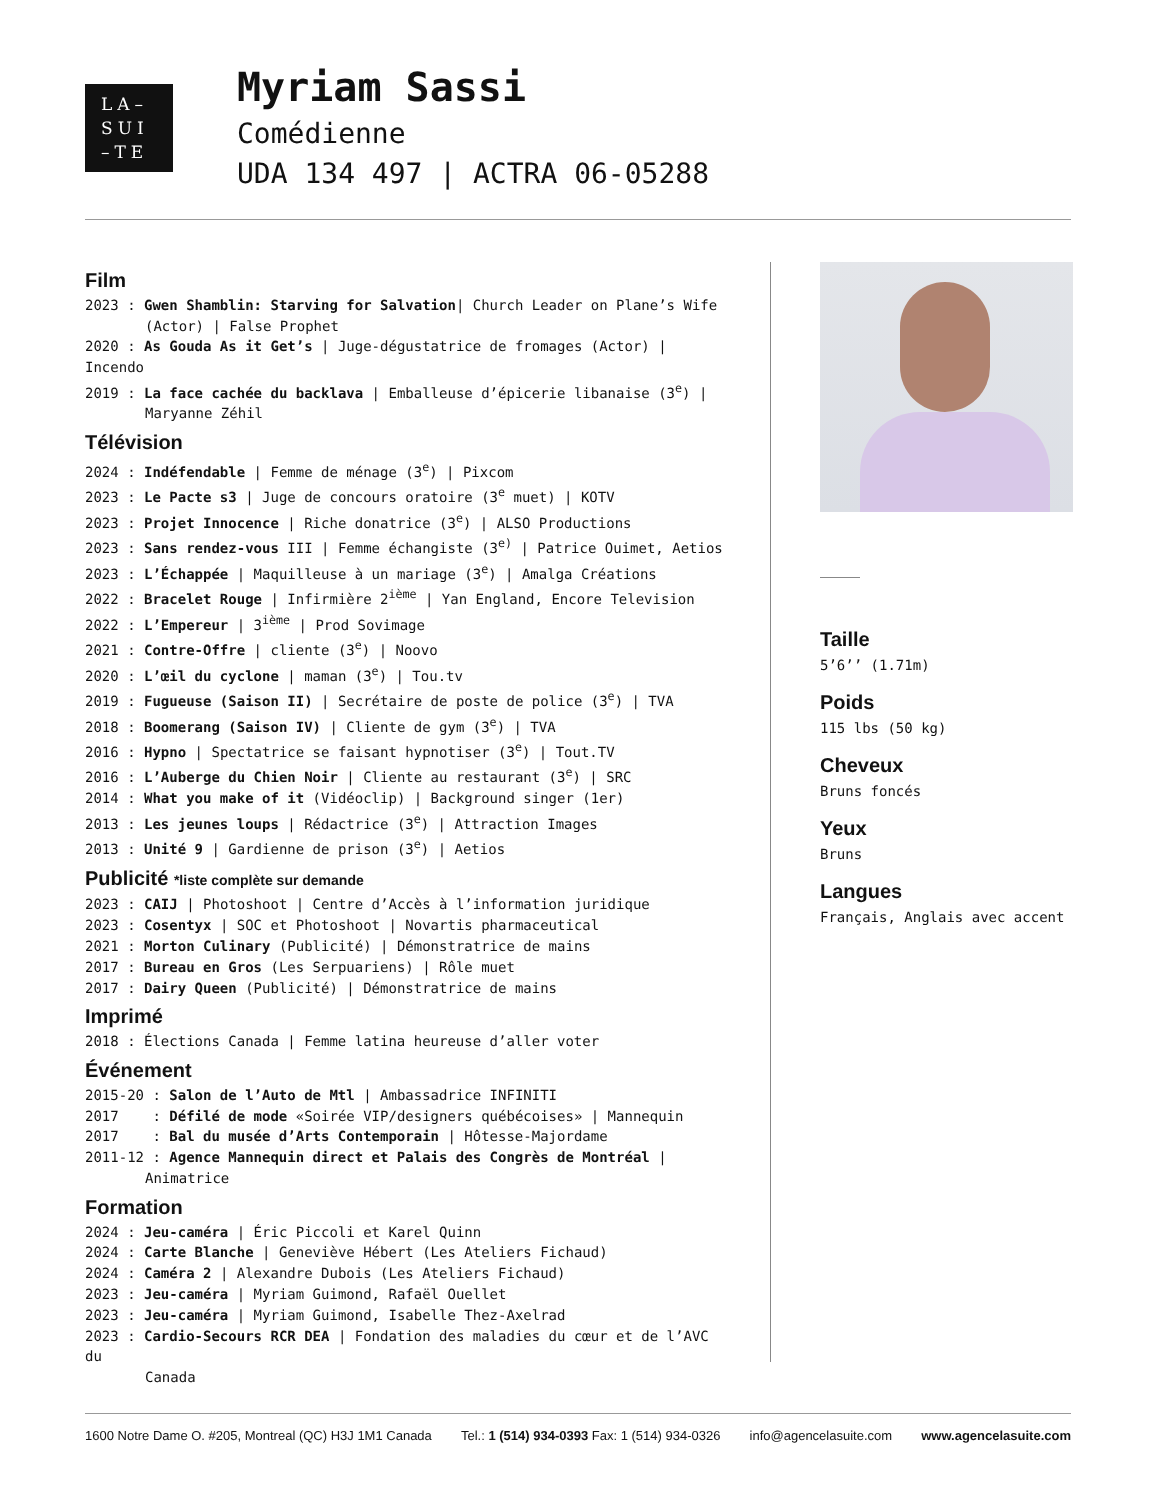LA–
SUI
–TE
Myriam Sassi
Comédienne
UDA 134 497 | ACTRA 06-05288
Film
2023 : Gwen Shamblin: Starving for Salvation| Church Leader on Plane’s Wife
(Actor) | False Prophet
2020 : As Gouda As it Get’s | Juge-dégustatrice de fromages (Actor) | Incendo
2019 : La face cachée du backlava | Emballeuse d’épicerie libanaise (3<sup>e</sup>) |
Maryanne Zéhil
Télévision
2024 : Indéfendable | Femme de ménage (3<sup>e</sup>) | Pixcom
2023 : Le Pacte s3 | Juge de concours oratoire (3<sup>e</sup> muet) | KOTV
2023 : Projet Innocence | Riche donatrice (3<sup>e</sup>) | ALSO Productions
2023 : Sans rendez-vous III | Femme échangiste (3<sup>e)</sup> | Patrice Ouimet, Aetios
2023 : L’Échappée | Maquilleuse à un mariage (3<sup>e</sup>) | Amalga Créations
2022 : Bracelet Rouge | Infirmière 2<sup>ième</sup> | Yan England, Encore Television
2022 : L’Empereur | 3<sup>ième</sup> | Prod Sovimage
2021 : Contre-Offre | cliente (3<sup>e</sup>) | Noovo
2020 : L’œil du cyclone | maman (3<sup>e</sup>) | Tou.tv
2019 : Fugueuse (Saison II) | Secrétaire de poste de police (3<sup>e</sup>) | TVA
2018 : Boomerang (Saison IV) | Cliente de gym (3<sup>e</sup>) | TVA
2016 : Hypno | Spectatrice se faisant hypnotiser (3<sup>e</sup>) | Tout.TV
2016 : L’Auberge du Chien Noir | Cliente au restaurant (3<sup>e</sup>) | SRC
2014 : What you make of it (Vidéoclip) | Background singer (1er)
2013 : Les jeunes loups | Rédactrice (3<sup>e</sup>) | Attraction Images
2013 : Unité 9 | Gardienne de prison (3<sup>e</sup>) | Aetios
Publicité *liste complète sur demande
2023 : CAIJ | Photoshoot | Centre d’Accès à l’information juridique
2023 : Cosentyx | SOC et Photoshoot | Novartis pharmaceutical
2021 : Morton Culinary (Publicité) | Démonstratrice de mains
2017 : Bureau en Gros (Les Serpuariens) | Rôle muet
2017 : Dairy Queen (Publicité) | Démonstratrice de mains
Imprimé
2018 : Élections Canada | Femme latina heureuse d’aller voter
Événement
2015-20 : Salon de l’Auto de Mtl | Ambassadrice INFINITI
2017 : Défilé de mode «Soirée VIP/designers québécoises» | Mannequin
2017 : Bal du musée d’Arts Contemporain | Hôtesse-Majordame
2011-12 : Agence Mannequin direct et Palais des Congrès de Montréal |
Animatrice
Formation
2024 : Jeu-caméra | Éric Piccoli et Karel Quinn
2024 : Carte Blanche | Geneviève Hébert (Les Ateliers Fichaud)
2024 : Caméra 2 | Alexandre Dubois (Les Ateliers Fichaud)
2023 : Jeu-caméra | Myriam Guimond, Rafaël Ouellet
2023 : Jeu-caméra | Myriam Guimond, Isabelle Thez-Axelrad
2023 : Cardio-Secours RCR DEA | Fondation des maladies du cœur et de l’AVC du
Canada
Taille
5’6’’ (1.71m)
Poids
115 lbs (50 kg)
Cheveux
Bruns foncés
Yeux
Bruns
Langues
Français, Anglais avec accent
1600 Notre Dame O. #205, Montreal (QC) H3J 1M1 Canada Tel.: 1 (514) 934-0393 Fax: 1 (514) 934-0326 info@agencelasuite.com www.agencelasuite.com